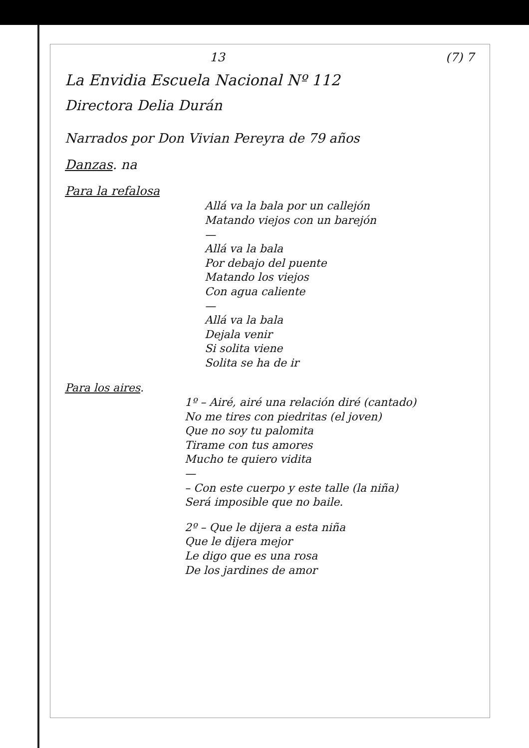13 (7) 7
La Envidia Escuela Nacional Nº 112
Directora Delia Durán
Narrados por Don Vivian Pereyra de 79 años
Danzas. na
Para la refalosa
Allá va la bala por un callejón
Matando viejos con un barejón
—
Allá va la bala
Por debajo del puente
Matando los viejos
Con agua caliente
—
Allá va la bala
Dejala venir
Si solita viene
Solita se ha de ir
Para los aires.
1º – Airé, airé una relación diré (cantado)
No me tires con piedritas (el joven)
Que no soy tu palomita
Tirame con tus amores
Mucho te quiero vidita
—
– Con este cuerpo y este talle (la niña)
Será imposible que no baile.
2º – Que le dijera a esta niña
Que le dijera mejor
Le digo que es una rosa
De los jardines de amor